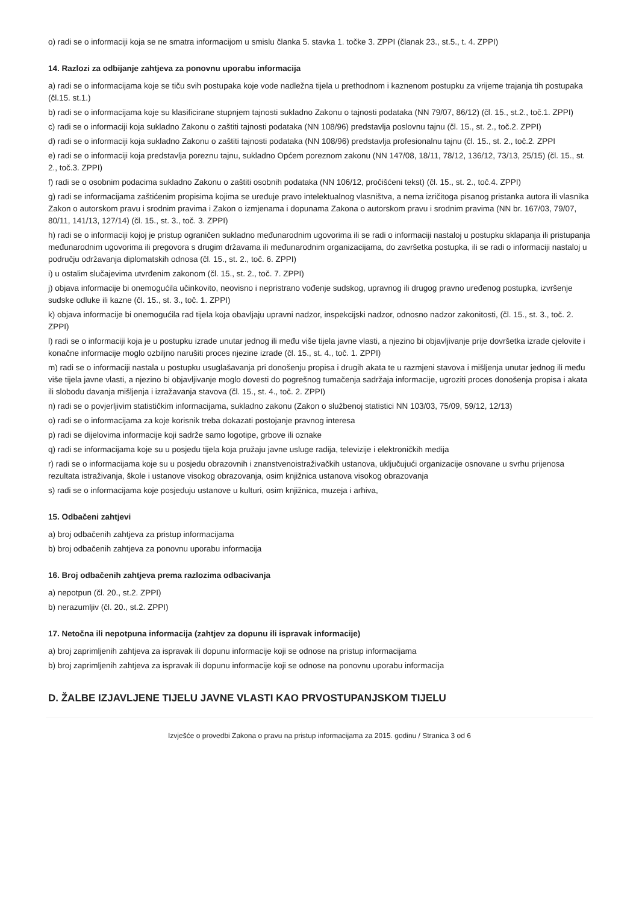o) radi se o informaciji koja se ne smatra informacijom u smislu članka 5. stavka 1. točke 3. ZPPI (članak 23., st.5., t. 4. ZPPI)
14. Razlozi za odbijanje zahtjeva za ponovnu uporabu informacija
a) radi se o informacijama koje se tiču svih postupaka koje vode nadležna tijela u prethodnom i kaznenom postupku za vrijeme trajanja tih postupaka (čl.15. st.1.)
b) radi se o informacijama koje su klasificirane stupnjem tajnosti sukladno Zakonu o tajnosti podataka (NN 79/07, 86/12) (čl. 15., st.2., toč.1. ZPPI)
c) radi se o informaciji koja sukladno Zakonu o zaštiti tajnosti podataka (NN 108/96) predstavlja poslovnu tajnu (čl. 15., st. 2., toč.2. ZPPI)
d) radi se o informaciji koja sukladno Zakonu o zaštiti tajnosti podataka (NN 108/96) predstavlja profesionalnu tajnu (čl. 15., st. 2., toč.2. ZPPI
e) radi se o informaciji koja predstavlja poreznu tajnu, sukladno Općem poreznom zakonu (NN 147/08, 18/11, 78/12, 136/12, 73/13, 25/15) (čl. 15., st. 2., toč.3. ZPPI)
f) radi se o osobnim podacima sukladno Zakonu o zaštiti osobnih podataka (NN 106/12, pročišćeni tekst) (čl. 15., st. 2., toč.4. ZPPI)
g) radi se informacijama zaštićenim propisima kojima se uređuje pravo intelektualnog vlasništva, a nema izričitoga pisanog pristanka autora ili vlasnika Zakon o autorskom pravu i srodnim pravima i Zakon o izmjenama i dopunama Zakona o autorskom pravu i srodnim pravima (NN br. 167/03, 79/07, 80/11, 141/13, 127/14) (čl. 15., st. 3., toč. 3. ZPPI)
h) radi se o informaciji kojoj je pristup ograničen sukladno međunarodnim ugovorima ili se radi o informaciji nastaloj u postupku sklapanja ili pristupanja međunarodnim ugovorima ili pregovora s drugim državama ili međunarodnim organizacijama, do završetka postupka, ili se radi o informaciji nastaloj u području održavanja diplomatskih odnosa (čl. 15., st. 2., toč. 6. ZPPI)
i) u ostalim slučajevima utvrđenim zakonom (čl. 15., st. 2., toč. 7. ZPPI)
j) objava informacije bi onemogućila učinkovito, neovisno i nepristrano vođenje sudskog, upravnog ili drugog pravno uređenog postupka, izvršenje sudske odluke ili kazne (čl. 15., st. 3., toč. 1. ZPPI)
k) objava informacije bi onemogućila rad tijela koja obavljaju upravni nadzor, inspekcijski nadzor, odnosno nadzor zakonitosti, (čl. 15., st. 3., toč. 2. ZPPI)
l) radi se o informaciji koja je u postupku izrade unutar jednog ili među više tijela javne vlasti, a njezino bi objavljivanje prije dovršetka izrade cjelovite i konačne informacije moglo ozbiljno narušiti proces njezine izrade (čl. 15., st. 4., toč. 1. ZPPI)
m) radi se o informaciji nastala u postupku usuglašavanja pri donošenju propisa i drugih akata te u razmjeni stavova i mišljenja unutar jednog ili među više tijela javne vlasti, a njezino bi objavljivanje moglo dovesti do pogrešnog tumačenja sadržaja informacije, ugroziti proces donošenja propisa i akata ili slobodu davanja mišljenja i izražavanja stavova (čl. 15., st. 4., toč. 2. ZPPI)
n) radi se o povjerljivim statističkim informacijama, sukladno zakonu (Zakon o službenoj statistici NN 103/03, 75/09, 59/12, 12/13)
o) radi se o informacijama za koje korisnik treba dokazati postojanje pravnog interesa
p) radi se dijelovima informacije koji sadrže samo logotipe, grbove ili oznake
q) radi se informacijama koje su u posjedu tijela koja pružaju javne usluge radija, televizije i elektroničkih medija
r) radi se o informacijama koje su u posjedu obrazovnih i znanstvenoistraživačkih ustanova, uključujući organizacije osnovane u svrhu prijenosa rezultata istraživanja, škole i ustanove visokog obrazovanja, osim knjižnica ustanova visokog obrazovanja
s) radi se o informacijama koje posjeduju ustanove u kulturi, osim knjižnica, muzeja i arhiva,
15. Odbačeni zahtjevi
a) broj odbačenih zahtjeva za pristup informacijama
b) broj odbačenih zahtjeva za ponovnu uporabu informacija
16. Broj odbačenih zahtjeva prema razlozima odbacivanja
a) nepotpun (čl. 20., st.2. ZPPI)
b) nerazumljiv (čl. 20., st.2. ZPPI)
17. Netočna ili nepotpuna informacija (zahtjev za dopunu ili ispravak informacije)
a) broj zaprimljenih zahtjeva za ispravak ili dopunu informacije koji se odnose na pristup informacijama
b) broj zaprimljenih zahtjeva za ispravak ili dopunu informacije koji se odnose na ponovnu uporabu informacija
D. ŽALBE IZJAVLJENE TIJELU JAVNE VLASTI KAO PRVOSTUPANJSKOM TIJELU
Izvješće o provedbi Zakona o pravu na pristup informacijama za 2015. godinu / Stranica 3 od 6